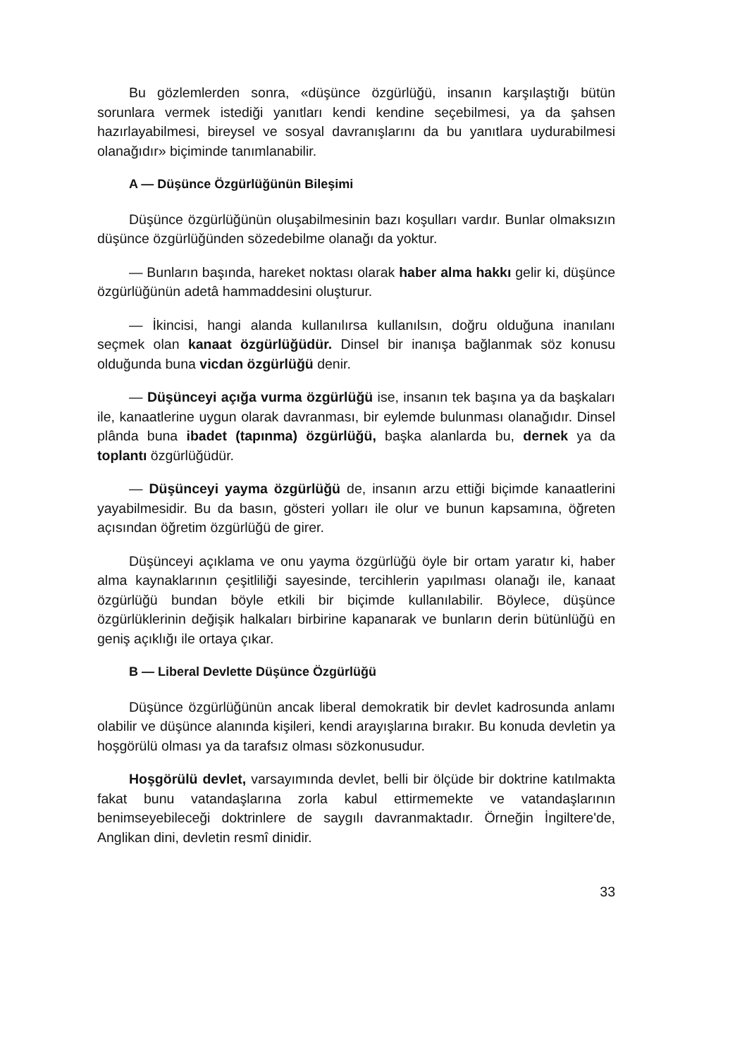Bu gözlemlerden sonra, «düşünce özgürlüğü, insanın karşılaştığı bütün sorunlara vermek istediği yanıtları kendi kendine seçebilmesi, ya da şahsen hazırlayabilmesi, bireysel ve sosyal davranışlarını da bu yanıtlara uydurabilmesi olanağıdır» biçiminde tanımlanabilir.
A — Düşünce Özgürlüğünün Bileşimi
Düşünce özgürlüğünün oluşabilmesinin bazı koşulları vardır. Bunlar olmaksızın düşünce özgürlüğünden sözedebilme olanağı da yoktur.
— Bunların başında, hareket noktası olarak haber alma hakkı gelir ki, düşünce özgürlüğünün adetâ hammaddesini oluşturur.
— İkincisi, hangi alanda kullanılırsa kullanılsın, doğru olduğuna inanılanı seçmek olan kanaat özgürlüğüdür. Dinsel bir inanışa bağlanmak söz konusu olduğunda buna vicdan özgürlüğü denir.
— Düşünceyi açığa vurma özgürlüğü ise, insanın tek başına ya da başkaları ile, kanaatlerine uygun olarak davranması, bir eylemde bulunması olanağıdır. Dinsel plânda buna ibadet (tapınma) özgürlüğü, başka alanlarda bu, dernek ya da toplantı özgürlüğüdür.
— Düşünceyi yayma özgürlüğü de, insanın arzu ettiği biçimde kanaatlerini yayabilmesidir. Bu da basın, gösteri yolları ile olur ve bunun kapsamına, öğreten açısından öğretim özgürlüğü de girer.
Düşünceyi açıklama ve onu yayma özgürlüğü öyle bir ortam yaratır ki, haber alma kaynaklarının çeşitliliği sayesinde, tercihlerin yapılması olanağı ile, kanaat özgürlüğü bundan böyle etkili bir biçimde kullanılabilir. Böylece, düşünce özgürlüklerinin değişik halkaları birbirine kapanarak ve bunların derin bütünlüğü en geniş açıklığı ile ortaya çıkar.
B — Liberal Devlette Düşünce Özgürlüğü
Düşünce özgürlüğünün ancak liberal demokratik bir devlet kadrosunda anlamı olabilir ve düşünce alanında kişileri, kendi arayışlarına bırakır. Bu konuda devletin ya hoşgörülü olması ya da tarafsız olması sözkonusudur.
Hoşgörülü devlet, varsayımında devlet, belli bir ölçüde bir doktrine katılmakta fakat bunu vatandaşlarına zorla kabul ettirmemekte ve vatandaşlarının benimseyebileceği doktrinlere de saygılı davranmaktadır. Örneğin İngiltere'de, Anglikan dini, devletin resmî dinidir.
33